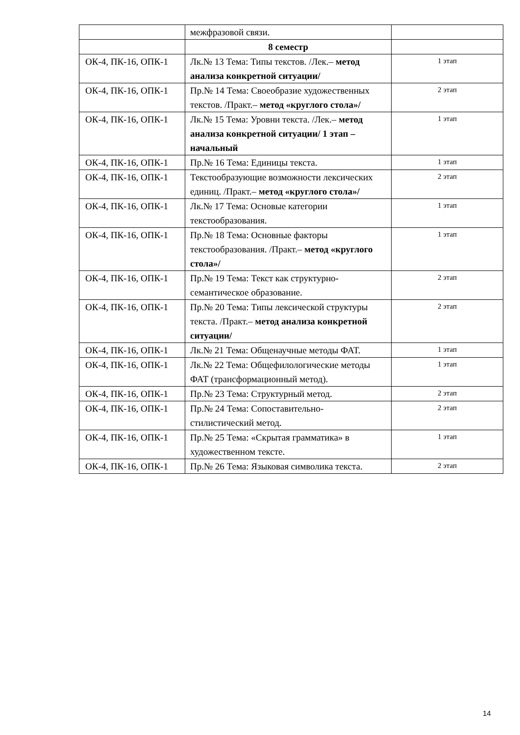| | межфразовой связи. | |
| | 8 семестр | |
| ОК-4, ПК-16, ОПК-1 | Лк.№ 13 Тема: Типы текстов. /Лек.– метод анализа конкретной ситуации/ | 1 этап |
| ОК-4, ПК-16, ОПК-1 | Пр.№ 14 Тема: Своеобразие художественных текстов. /Практ.– метод «круглого стола»/ | 2 этап |
| ОК-4, ПК-16, ОПК-1 | Лк.№ 15 Тема: Уровни текста. /Лек.– метод анализа конкретной ситуации/ 1 этап – начальный | 1 этап |
| ОК-4, ПК-16, ОПК-1 | Пр.№ 16 Тема: Единицы текста. | 1 этап |
| ОК-4, ПК-16, ОПК-1 | Текстообразующие возможности лексических единиц. /Практ.– метод «круглого стола»/ | 2 этап |
| ОК-4, ПК-16, ОПК-1 | Лк.№ 17 Тема: Основые категории текстообразования. | 1 этап |
| ОК-4, ПК-16, ОПК-1 | Пр.№ 18 Тема: Основные факторы текстообразования. /Практ.– метод «круглого стола»/ | 1 этап |
| ОК-4, ПК-16, ОПК-1 | Пр.№ 19 Тема: Текст как структурно-семантическое образование. | 2 этап |
| ОК-4, ПК-16, ОПК-1 | Пр.№ 20 Тема: Типы лексической структуры текста. /Практ.– метод анализа конкретной ситуации/ | 2 этап |
| ОК-4, ПК-16, ОПК-1 | Лк.№ 21 Тема: Общенаучные методы ФАТ. | 1 этап |
| ОК-4, ПК-16, ОПК-1 | Лк.№ 22 Тема: Общефилологические методы ФАТ (трансформационный метод). | 1 этап |
| ОК-4, ПК-16, ОПК-1 | Пр.№ 23 Тема: Структурный метод. | 2 этап |
| ОК-4, ПК-16, ОПК-1 | Пр.№ 24 Тема: Сопоставительно-стилистический метод. | 2 этап |
| ОК-4, ПК-16, ОПК-1 | Пр.№ 25 Тема: «Скрытая грамматика» в художественном тексте. | 1 этап |
| ОК-4, ПК-16, ОПК-1 | Пр.№ 26 Тема: Языковая символика текста. | 2 этап |
14